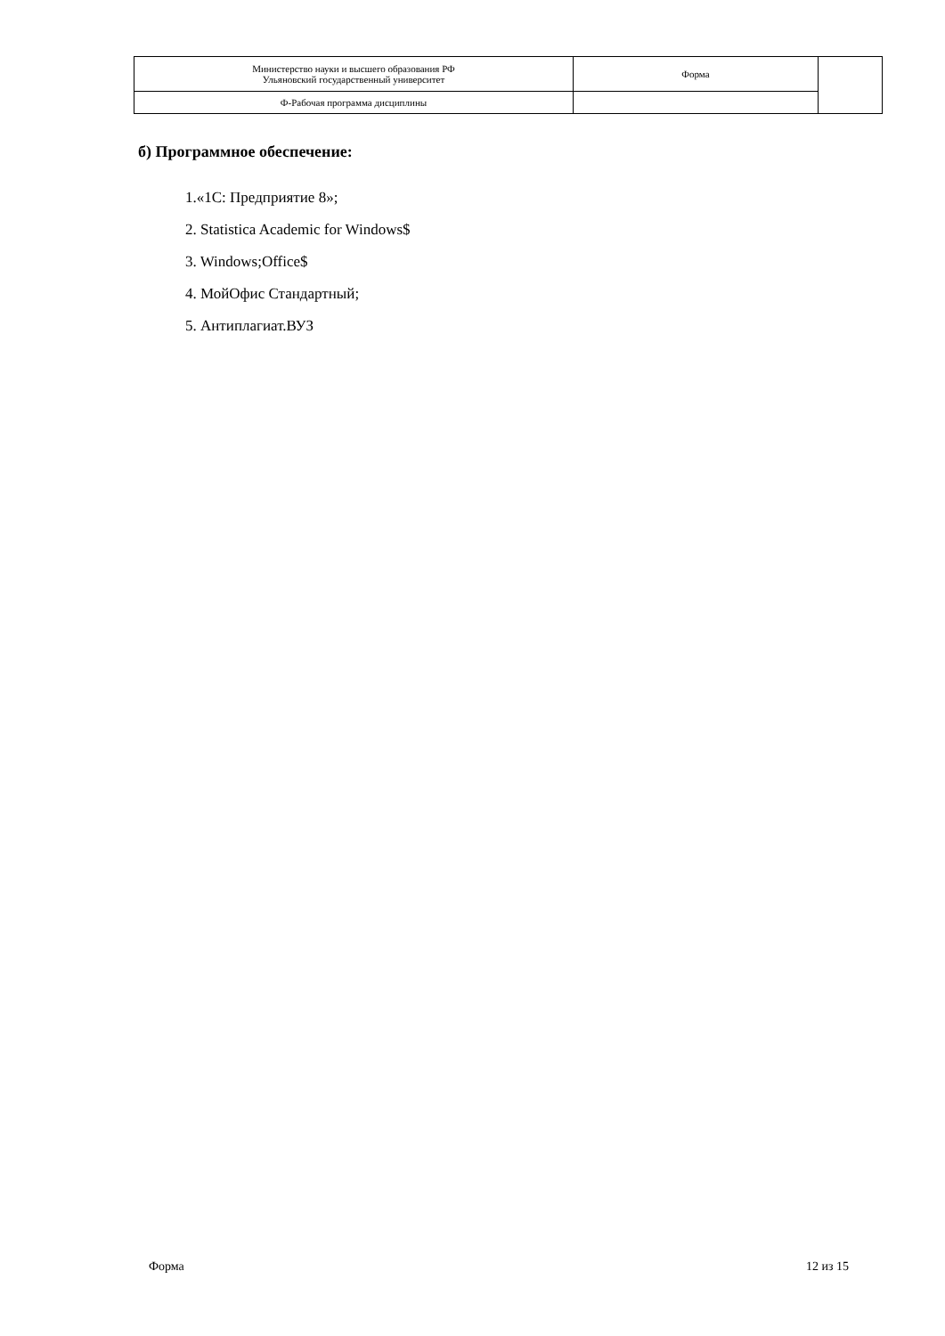| Министерство науки и высшего образования РФ Ульяновский государственный университет | Форма | |
| Ф-Рабочая программа дисциплины | | |
б) Программное обеспечение:
1.«1С: Предприятие 8»;
2. Statistica Academic for Windows$
3. Windows;Office$
4. МойОфис Стандартный;
5. Антиплагиат.ВУЗ
Форма 12 из 15